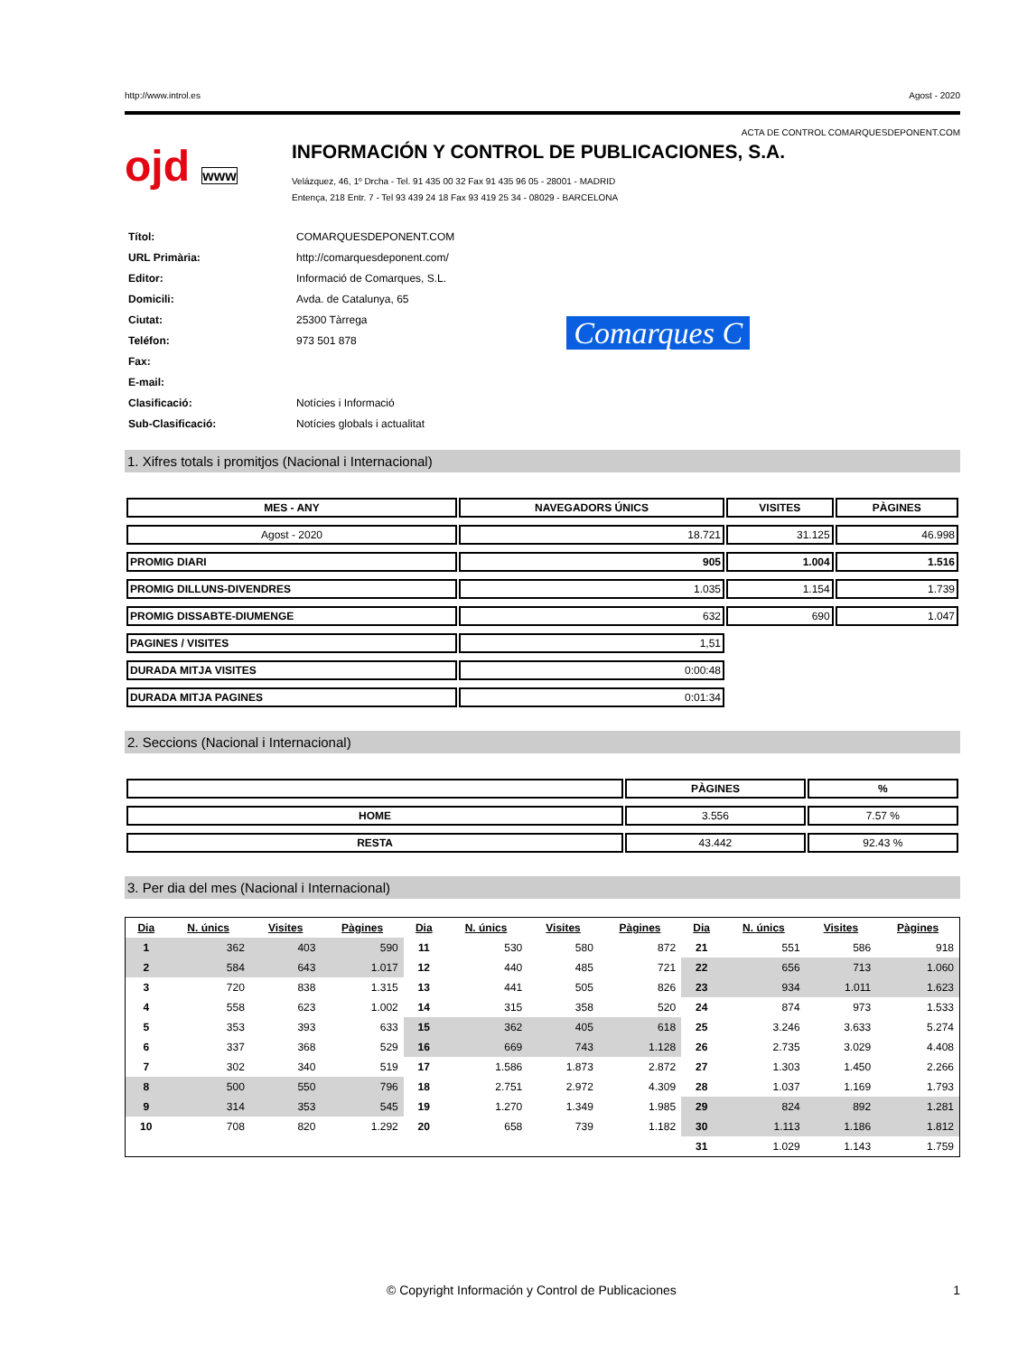http://www.introl.es Agost - 2020
ACTA DE CONTROL COMARQUESDEPONENT.COM
ojd www
INFORMACIÓN Y CONTROL DE PUBLICACIONES, S.A.
Velázquez, 46, 1º Drcha - Tel. 91 435 00 32 Fax 91 435 96 05 - 28001 - MADRID
Entença, 218 Entr. 7 - Tel 93 439 24 18 Fax 93 419 25 34 - 08029 - BARCELONA
| Títol: | COMARQUESDEPONENT.COM |
| URL Primària: | http://comarquesdeponent.com/ |
| Editor: | Informació de Comarques, S.L. |
| Domicili: | Avda. de Catalunya, 65 |
| Ciutat: | 25300 Tàrrega |
| Teléfon: | 973 501 878 |
| Fax: | |
| E-mail: | |
| Clasificació: | Notícies i Informació |
| Sub-Clasificació: | Notícies globals i actualitat |
Comarques C
1. Xifres totals i promitjos (Nacional i Internacional)
| MES - ANY | NAVEGADORS ÚNICS | VISITES | PÀGINES |
| --- | --- | --- | --- |
| Agost - 2020 | 18.721 | 31.125 | 46.998 |
| PROMIG DIARI | 905 | 1.004 | 1.516 |
| PROMIG DILLUNS-DIVENDRES | 1.035 | 1.154 | 1.739 |
| PROMIG DISSABTE-DIUMENGE | 632 | 690 | 1.047 |
| PAGINES / VISITES | 1,51 | | |
| DURADA MITJA VISITES | 0:00:48 | | |
| DURADA MITJA PAGINES | 0:01:34 | | |
2. Seccions (Nacional i Internacional)
| | PÀGINES | % |
| --- | --- | --- |
| HOME | 3.556 | 7.57 % |
| RESTA | 43.442 | 92.43 % |
3. Per dia del mes (Nacional i Internacional)
| Dia | N. únics | Visites | Pàgines | Dia | N. únics | Visites | Pàgines | Dia | N. únics | Visites | Pàgines |
| --- | --- | --- | --- | --- | --- | --- | --- | --- | --- | --- | --- |
| 1 | 362 | 403 | 590 | 11 | 530 | 580 | 872 | 21 | 551 | 586 | 918 |
| 2 | 584 | 643 | 1.017 | 12 | 440 | 485 | 721 | 22 | 656 | 713 | 1.060 |
| 3 | 720 | 838 | 1.315 | 13 | 441 | 505 | 826 | 23 | 934 | 1.011 | 1.623 |
| 4 | 558 | 623 | 1.002 | 14 | 315 | 358 | 520 | 24 | 874 | 973 | 1.533 |
| 5 | 353 | 393 | 633 | 15 | 362 | 405 | 618 | 25 | 3.246 | 3.633 | 5.274 |
| 6 | 337 | 368 | 529 | 16 | 669 | 743 | 1.128 | 26 | 2.735 | 3.029 | 4.408 |
| 7 | 302 | 340 | 519 | 17 | 1.586 | 1.873 | 2.872 | 27 | 1.303 | 1.450 | 2.266 |
| 8 | 500 | 550 | 796 | 18 | 2.751 | 2.972 | 4.309 | 28 | 1.037 | 1.169 | 1.793 |
| 9 | 314 | 353 | 545 | 19 | 1.270 | 1.349 | 1.985 | 29 | 824 | 892 | 1.281 |
| 10 | 708 | 820 | 1.292 | 20 | 658 | 739 | 1.182 | 30 | 1.113 | 1.186 | 1.812 |
| | | | | | | | | 31 | 1.029 | 1.143 | 1.759 |
© Copyright Información y Control de Publicaciones 1